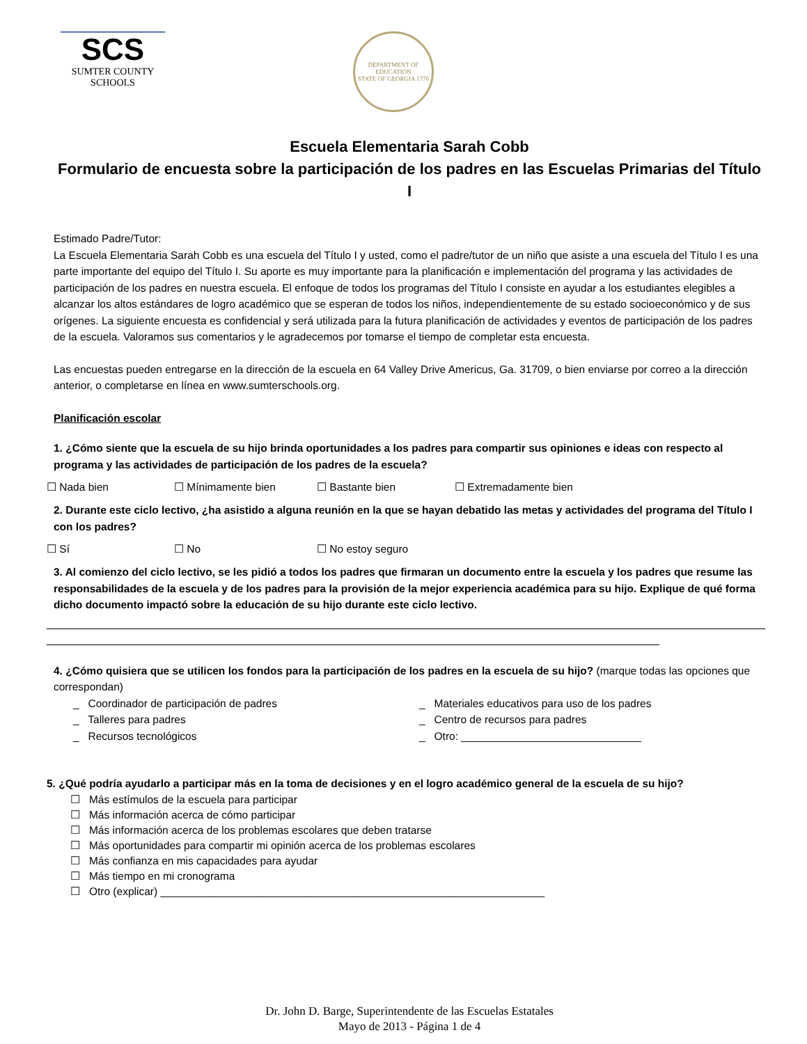SCS
SUMTER COUNTY
SCHOOLS
DEPARTMENT OF EDUCATION
STATE OF GEORGIA 1776
Escuela Elementaria Sarah Cobb
Formulario de encuesta sobre la participación de los padres en las Escuelas Primarias del Título I
Estimado Padre/Tutor:
La Escuela Elementaria Sarah Cobb es una escuela del Título I y usted, como el padre/tutor de un niño que asiste a una escuela del Título I es una parte importante del equipo del Título I. Su aporte es muy importante para la planificación e implementación del programa y las actividades de participación de los padres en nuestra escuela. El enfoque de todos los programas del Título I consiste en ayudar a los estudiantes elegibles a alcanzar los altos estándares de logro académico que se esperan de todos los niños, independientemente de su estado socioeconómico y de sus orígenes. La siguiente encuesta es confidencial y será utilizada para la futura planificación de actividades y eventos de participación de los padres de la escuela. Valoramos sus comentarios y le agradecemos por tomarse el tiempo de completar esta encuesta.
Las encuestas pueden entregarse en la dirección de la escuela en 64 Valley Drive Americus, Ga. 31709, o bien enviarse por correo a la dirección anterior, o completarse en línea en www.sumterschools.org.
Planificación escolar
1. ¿Cómo siente que la escuela de su hijo brinda oportunidades a los padres para compartir sus opiniones e ideas con respecto al programa y las actividades de participación de los padres de la escuela?
☐ Nada bien ☐ Mínimamente bien ☐ Bastante bien ☐ Extremadamente bien
2. Durante este ciclo lectivo, ¿ha asistido a alguna reunión en la que se hayan debatido las metas y actividades del programa del Título I con los padres?
☐ Sí ☐ No ☐ No estoy seguro
3. Al comienzo del ciclo lectivo, se les pidió a todos los padres que firmaran un documento entre la escuela y los padres que resume las responsabilidades de la escuela y de los padres para la provisión de la mejor experiencia académica para su hijo. Explique de qué forma dicho documento impactó sobre la educación de su hijo durante este ciclo lectivo.
4. ¿Cómo quisiera que se utilicen los fondos para la participación de los padres en la escuela de su hijo? (marque todas las opciones que correspondan)
_ Coordinador de participación de padres
_ Talleres para padres
_ Recursos tecnológicos
_ Materiales educativos para uso de los padres
_ Centro de recursos para padres
_ Otro: ______________________________
5. ¿Qué podría ayudarlo a participar más en la toma de decisiones y en el logro académico general de la escuela de su hijo?
☐ Más estímulos de la escuela para participar
☐ Más información acerca de cómo participar
☐ Más información acerca de los problemas escolares que deben tratarse
☐ Más oportunidades para compartir mi opinión acerca de los problemas escolares
☐ Más confianza en mis capacidades para ayudar
☐ Más tiempo en mi cronograma
☐ Otro (explicar) ________________________________________________________________
Dr. John D. Barge, Superintendente de las Escuelas Estatales
Mayo de 2013 - Página 1 de 4